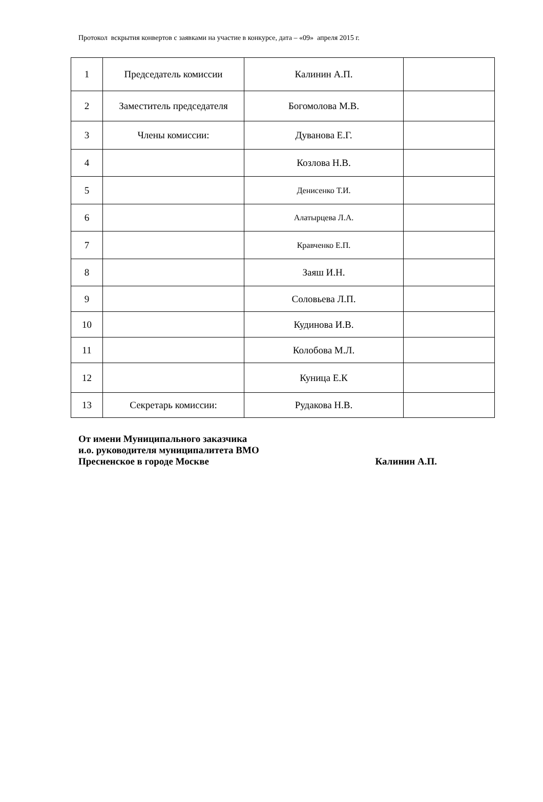Протокол вскрытия конвертов с заявками на участие в конкурсе, дата – «09» апреля 2015 г.
| 1 | Председатель комиссии | Калинин А.П. | |
| 2 | Заместитель председателя | Богомолова М.В. | |
| 3 | Члены комиссии: | Дуванова Е.Г. | |
| 4 | | Козлова Н.В. | |
| 5 | | Денисенко Т.И. | |
| 6 | | Алатырцева Л.А. | |
| 7 | | Кравченко Е.П. | |
| 8 | | Заяш И.Н. | |
| 9 | | Соловьева Л.П. | |
| 10 | | Кудинова И.В. | |
| 11 | | Колобова М.Л. | |
| 12 | | Куница Е.К | |
| 13 | Секретарь комиссии: | Рудакова Н.В. | |
От имени Муниципального заказчика
и.о. руководителя муниципалитета ВМО
Пресненское в городе Москве Калинин А.П.